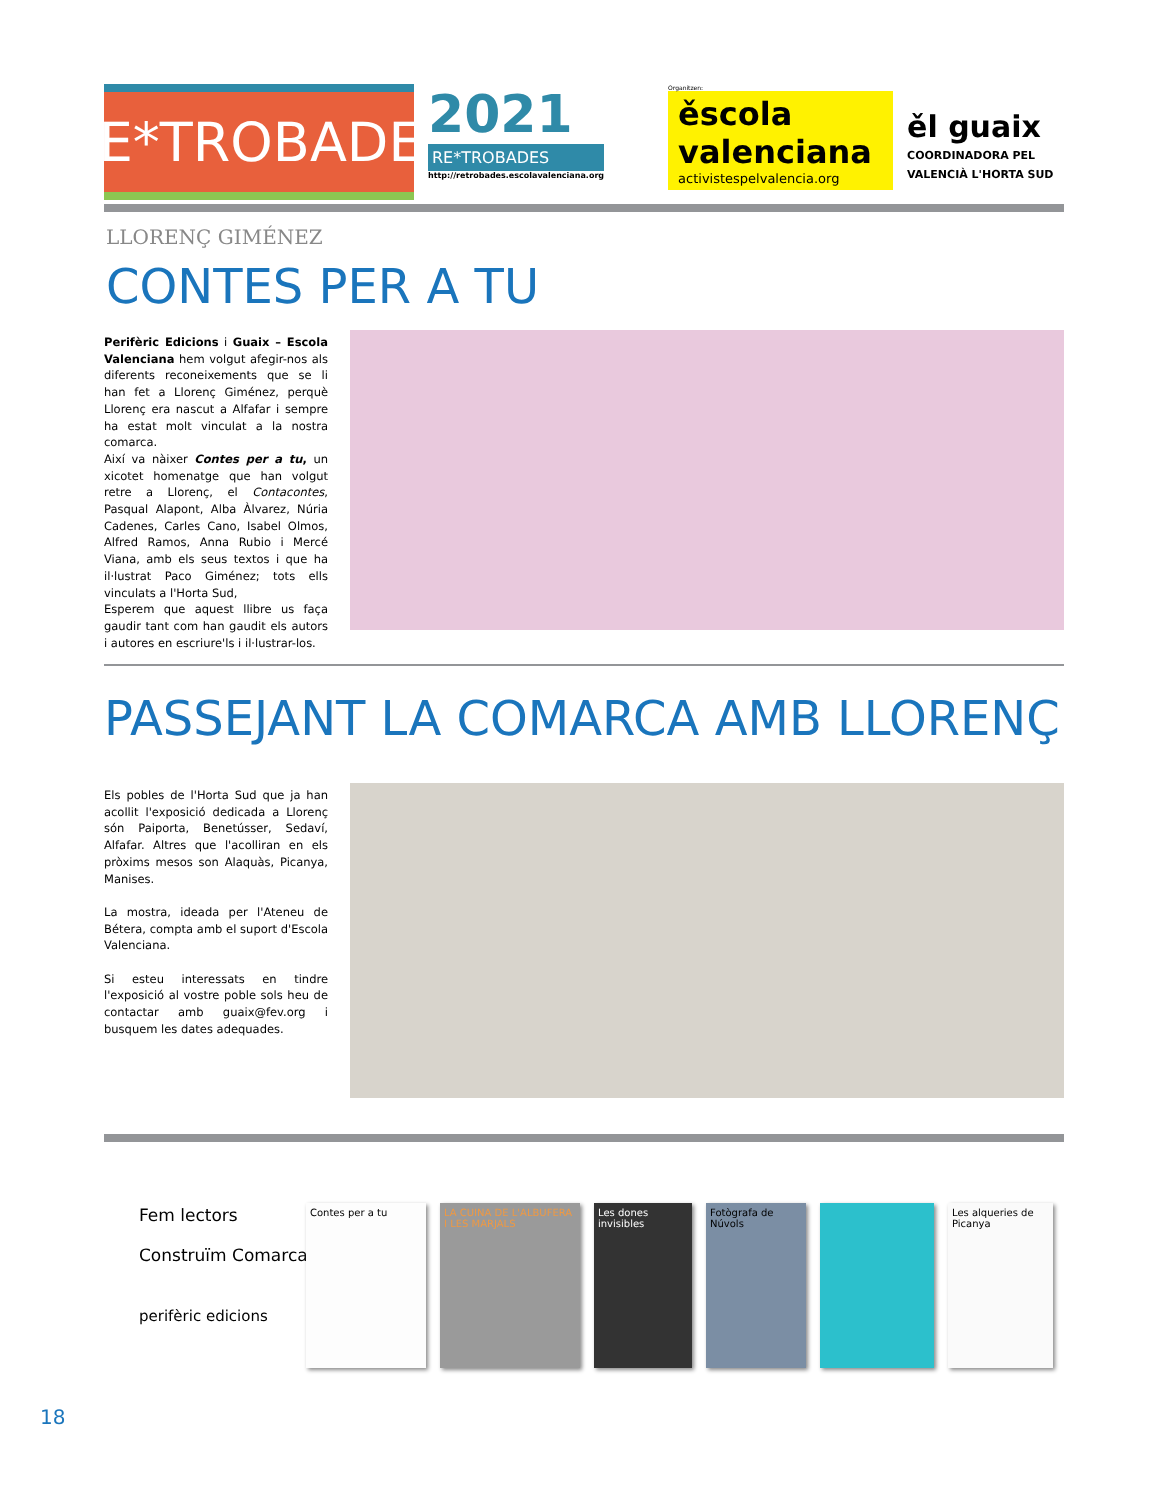RE*TROBADES
2021
RE*TROBADES
http://retrobades.escolavalenciana.org
Organitzen:
ěscola valenciana
activistespelvalencia.org
ěl guaix COORDINADORA PEL VALENCIÀ L'HORTA SUD
LLORENÇ GIMÉNEZ
CONTES PER A TU
Perifèric Edicions i Guaix – Escola Valenciana hem volgut afegir-nos als diferents reconeixements que se li han fet a Llorenç Giménez, perquè Llorenç era nascut a Alfafar i sempre ha estat molt vinculat a la nostra comarca.
Així va nàixer Contes per a tu, un xicotet homenatge que han volgut retre a Llorenç, el Contacontes, Pasqual Alapont, Alba Àlvarez, Núria Cadenes, Carles Cano, Isabel Olmos, Alfred Ramos, Anna Rubio i Mercé Viana, amb els seus textos i que ha il·lustrat Paco Giménez; tots ells vinculats a l'Horta Sud,
Esperem que aquest llibre us faça gaudir tant com han gaudit els autors i autores en escriure'ls i il·lustrar-los.
PASSEJANT LA COMARCA AMB LLORENÇ
Els pobles de l'Horta Sud que ja han acollit l'exposició dedicada a Llorenç són Paiporta, Benetússer, Sedaví, Alfafar. Altres que l'acolliran en els pròxims mesos son Alaquàs, Picanya, Manises.
La mostra, ideada per l'Ateneu de Bétera, compta amb el suport d'Escola Valenciana.
Si esteu interessats en tindre l'exposició al vostre poble sols heu de contactar amb guaix@fev.org i busquem les dates adequades.
Fem lectors
Construïm Comarca
perifèric edicions
Contes per a tu LA CUINA DE L'ALBUFERA I LES MARJALS
Les dones invisibles
Fotògrafa de Núvols
Les alqueries de Picanya
18